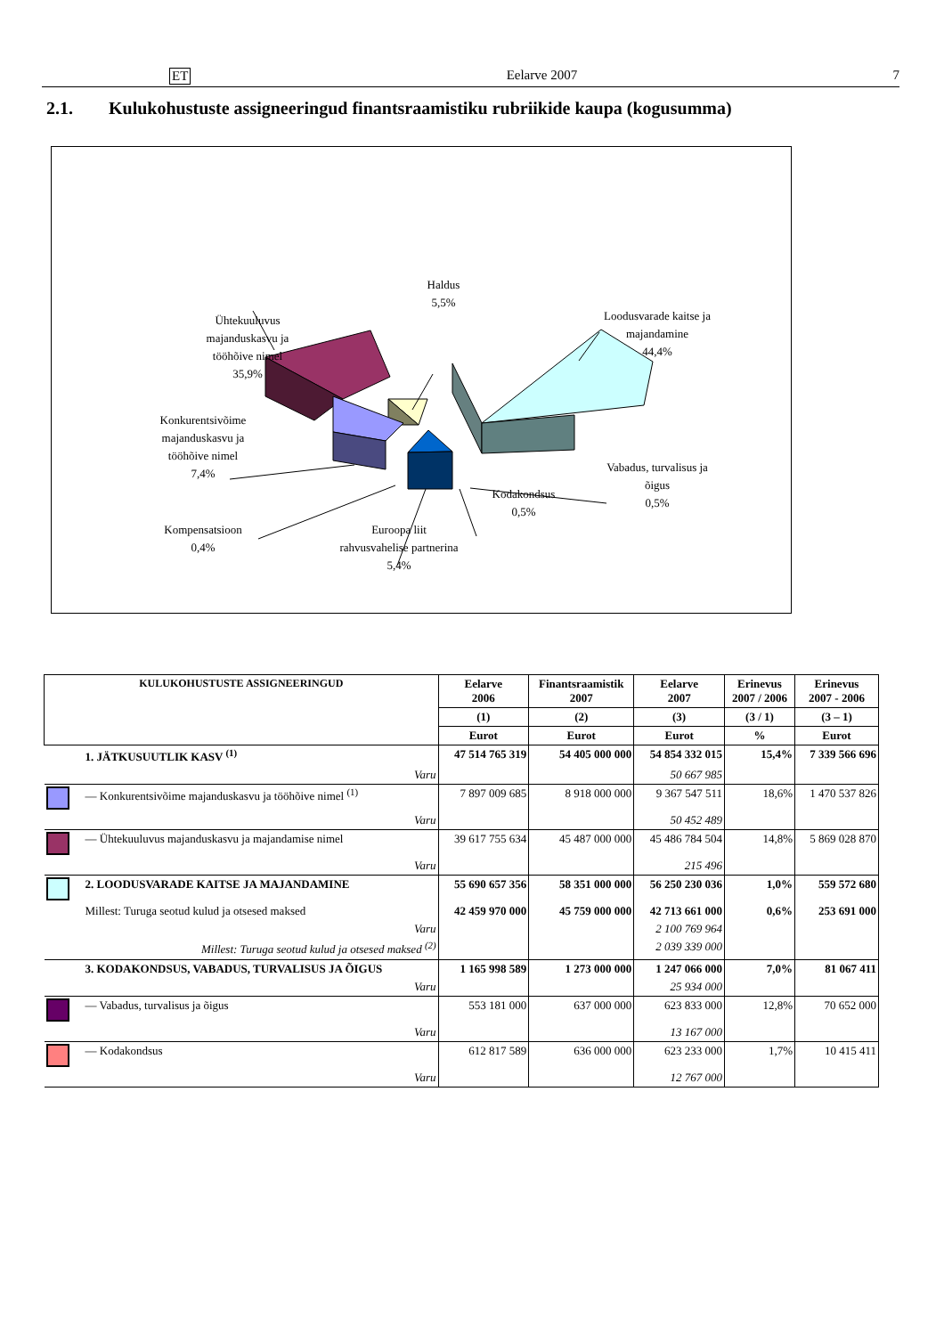ET Eelarve 2007 7
2.1. Kulukohustuste assigneeringud finantsraamistiku rubriikide kaupa (kogusumma)
Haldus
5,5%
Ühtekuuluvus
majanduskasvu ja
tööhõive nimel
35,9%
Loodusvarade kaitse ja
majandamine
44,4%
Konkurentsivõime
majanduskasvu ja
tööhõive nimel
7,4%
Vabadus, turvalisus ja
õigus
0,5%
Kodakondsus
0,5%
Kompensatsioon
0,4%
Euroopa liit
rahvusvahelise partnerina
5,4%
| KULUKOHUSTUSTE ASSIGNEERINGUD | | Eelarve 2006 | Finantsraamistik 2007 | Eelarve 2007 | Erinevus 2007 / 2006 | Erinevus 2007 - 2006 |
| --- | --- | --- | --- | --- | --- | --- |
| | | (1) | (2) | (3) | (3 / 1) | (3 – 1) |
| | | Eurot | Eurot | Eurot | % | Eurot |
| | 1. JÄTKUSUUTLIK KASV <sup>(1)</sup> | 47 514 765 319 | 54 405 000 000 | 54 854 332 015 | 15,4% | 7 339 566 696 |
| | Varu | | | 50 667 985 | | |
| | — Konkurentsivõime majanduskasvu ja tööhõive nimel <sup>(1)</sup> | 7 897 009 685 | 8 918 000 000 | 9 367 547 511 | 18,6% | 1 470 537 826 |
| | Varu | | | 50 452 489 | | |
| | — Ühtekuuluvus majanduskasvu ja majandamise nimel | 39 617 755 634 | 45 487 000 000 | 45 486 784 504 | 14,8% | 5 869 028 870 |
| | Varu | | | 215 496 | | |
| | 2. LOODUSVARADE KAITSE JA MAJANDAMINE | 55 690 657 356 | 58 351 000 000 | 56 250 230 036 | 1,0% | 559 572 680 |
| | Millest: Turuga seotud kulud ja otsesed maksed | 42 459 970 000 | 45 759 000 000 | 42 713 661 000 | 0,6% | 253 691 000 |
| | Varu | | | 2 100 769 964 | | |
| | Millest: Turuga seotud kulud ja otsesed maksed <sup>(2)</sup> | | | 2 039 339 000 | | |
| | 3. KODAKONDSUS, VABADUS, TURVALISUS JA ÕIGUS | 1 165 998 589 | 1 273 000 000 | 1 247 066 000 | 7,0% | 81 067 411 |
| | Varu | | | 25 934 000 | | |
| | — Vabadus, turvalisus ja õigus | 553 181 000 | 637 000 000 | 623 833 000 | 12,8% | 70 652 000 |
| | Varu | | | 13 167 000 | | |
| | — Kodakondsus | 612 817 589 | 636 000 000 | 623 233 000 | 1,7% | 10 415 411 |
| | Varu | | | 12 767 000 | | |